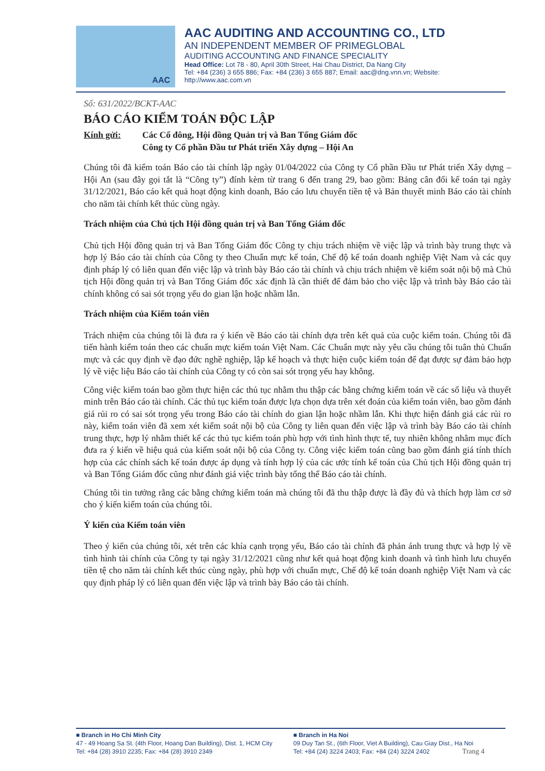AAC
AAC AUDITING AND ACCOUNTING CO., LTD
AN INDEPENDENT MEMBER OF PRIMEGLOBAL
AUDITING ACCOUNTING AND FINANCE SPECIALITY
Head Office: Lot 78 - 80, April 30th Street, Hai Chau District, Da Nang City
Tel: +84 (236) 3 655 886; Fax: +84 (236) 3 655 887; Email: aac@dng.vnn.vn; Website: http://www.aac.com.vn
Số: 631/2022/BCKT-AAC
BÁO CÁO KIỂM TOÁN ĐỘC LẬP
Kính gửi: Các Cổ đông, Hội đồng Quản trị và Ban Tổng Giám đốc
Công ty Cổ phần Đầu tư Phát triển Xây dựng – Hội An
Chúng tôi đã kiểm toán Báo cáo tài chính lập ngày 01/04/2022 của Công ty Cổ phần Đầu tư Phát triển Xây dựng – Hội An (sau đây gọi tắt là “Công ty”) đính kèm từ trang 6 đến trang 29, bao gồm: Bảng cân đối kế toán tại ngày 31/12/2021, Báo cáo kết quả hoạt động kinh doanh, Báo cáo lưu chuyển tiền tệ và Bản thuyết minh Báo cáo tài chính cho năm tài chính kết thúc cùng ngày.
Trách nhiệm của Chủ tịch Hội đồng quản trị và Ban Tổng Giám đốc
Chủ tịch Hội đồng quản trị và Ban Tổng Giám đốc Công ty chịu trách nhiệm về việc lập và trình bày trung thực và hợp lý Báo cáo tài chính của Công ty theo Chuẩn mực kế toán, Chế độ kế toán doanh nghiệp Việt Nam và các quy định pháp lý có liên quan đến việc lập và trình bày Báo cáo tài chính và chịu trách nhiệm về kiểm soát nội bộ mà Chủ tịch Hội đồng quản trị và Ban Tổng Giám đốc xác định là cần thiết để đảm bảo cho việc lập và trình bày Báo cáo tài chính không có sai sót trọng yếu do gian lận hoặc nhầm lẫn.
Trách nhiệm của Kiểm toán viên
Trách nhiệm của chúng tôi là đưa ra ý kiến về Báo cáo tài chính dựa trên kết quả của cuộc kiểm toán. Chúng tôi đã tiến hành kiểm toán theo các chuẩn mực kiểm toán Việt Nam. Các Chuẩn mực này yêu cầu chúng tôi tuân thủ Chuẩn mực và các quy định về đạo đức nghề nghiệp, lập kế hoạch và thực hiện cuộc kiểm toán để đạt được sự đảm bảo hợp lý về việc liệu Báo cáo tài chính của Công ty có còn sai sót trọng yếu hay không.
Công việc kiểm toán bao gồm thực hiện các thủ tục nhằm thu thập các bằng chứng kiểm toán về các số liệu và thuyết minh trên Báo cáo tài chính. Các thủ tục kiểm toán được lựa chọn dựa trên xét đoán của kiểm toán viên, bao gồm đánh giá rủi ro có sai sót trọng yếu trong Báo cáo tài chính do gian lận hoặc nhầm lẫn. Khi thực hiện đánh giá các rủi ro này, kiểm toán viên đã xem xét kiểm soát nội bộ của Công ty liên quan đến việc lập và trình bày Báo cáo tài chính trung thực, hợp lý nhằm thiết kế các thủ tục kiểm toán phù hợp với tình hình thực tế, tuy nhiên không nhằm mục đích đưa ra ý kiến về hiệu quả của kiểm soát nội bộ của Công ty. Công việc kiểm toán cũng bao gồm đánh giá tính thích hợp của các chính sách kế toán được áp dụng và tính hợp lý của các ước tính kế toán của Chủ tịch Hội đồng quản trị và Ban Tổng Giám đốc cũng như đánh giá việc trình bày tổng thể Báo cáo tài chính.
Chúng tôi tin tưởng rằng các bằng chứng kiểm toán mà chúng tôi đã thu thập được là đầy đủ và thích hợp làm cơ sở cho ý kiến kiểm toán của chúng tôi.
Ý kiến của Kiểm toán viên
Theo ý kiến của chúng tôi, xét trên các khía cạnh trọng yếu, Báo cáo tài chính đã phản ánh trung thực và hợp lý về tình hình tài chính của Công ty tại ngày 31/12/2021 cũng như kết quả hoạt động kinh doanh và tình hình lưu chuyển tiền tệ cho năm tài chính kết thúc cùng ngày, phù hợp với chuẩn mực, Chế độ kế toán doanh nghiệp Việt Nam và các quy định pháp lý có liên quan đến việc lập và trình bày Báo cáo tài chính.
■ Branch in Ho Chi Minh City
47 - 49 Hoang Sa St. (4th Floor, Hoang Dan Building), Dist. 1, HCM City
Tel: +84 (28) 3910 2235; Fax: +84 (28) 3910 2349
■ Branch in Ha Noi
09 Duy Tan St., (6th Floor, Viet A Building), Cau Giay Dist., Ha Noi
Tel: +84 (24) 3224 2403; Fax: +84 (24) 3224 2402 Trang 4